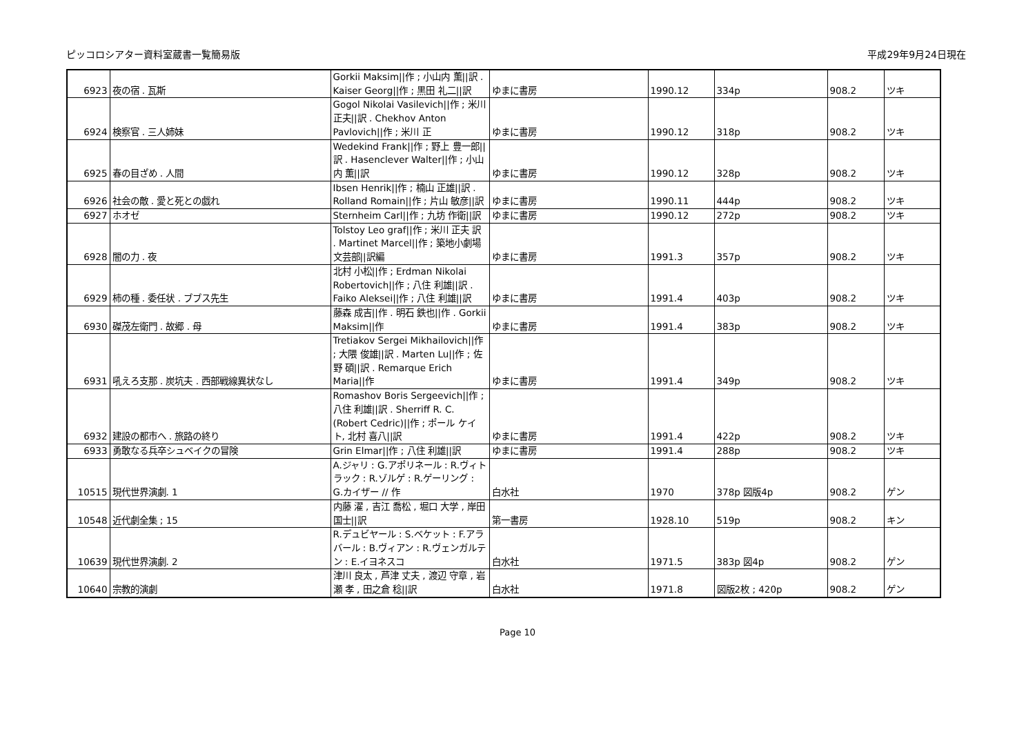ピッコロシアター資料室蔵書一覧簡易版 平成29年9月24日現在
| 6923 | 夜の宿 . 瓦斯 | Gorkii Maksim//作 ; 小山内 薫//訳 . Kaiser Georg//作 ; 黒田 礼二//訳 | ゆまに書房 | 1990.12 | 334p | 908.2 | ツキ |
| 6924 | 検察官 . 三人姉妹 | Gogol Nikolai Vasilevich//作 ; 米川 正夫//訳 . Chekhov Anton Pavlovich//作 ; 米川 正 | ゆまに書房 | 1990.12 | 318p | 908.2 | ツキ |
| 6925 | 春の目ざめ . 人間 | Wedekind Frank//作 ; 野上 豊一郎//訳 . Hasenclever Walter//作 ; 小山内 薫//訳 | ゆまに書房 | 1990.12 | 328p | 908.2 | ツキ |
| 6926 | 社会の敵 . 愛と死との戯れ | Ibsen Henrik//作 ; 楠山 正雄//訳 . Rolland Romain//作 ; 片山 敏彦//訳 | ゆまに書房 | 1990.11 | 444p | 908.2 | ツキ |
| 6927 | ホオゼ | Sternheim Carl//作 ; 九坊 作衛//訳 | ゆまに書房 | 1990.12 | 272p | 908.2 | ツキ |
| 6928 | 闇の力 . 夜 | Tolstoy Leo graf//作 ; 米川 正夫 訳 . Martinet Marcel//作 ; 築地小劇場文芸部//訳編 | ゆまに書房 | 1991.3 | 357p | 908.2 | ツキ |
| 6929 | 柿の種 . 委任状 . ブブス先生 | 北村 小松//作 ; Erdman Nikolai Robertovich//作 ; 八住 利雄//訳 . Faiko Aleksei//作 ; 八住 利雄//訳 | ゆまに書房 | 1991.4 | 403p | 908.2 | ツキ |
| 6930 | 磔茂左衛門 . 故郷 . 母 | 藤森 成吉//作 . 明石 鉄也//作 . Gorkii Maksim//作 | ゆまに書房 | 1991.4 | 383p | 908.2 | ツキ |
| 6931 | 吼えろ支那 . 炭坑夫 . 西部戦線異状なし | Tretiakov Sergei Mikhailovich//作 ; 大隈 俊雄//訳 . Marten Lu//作 ; 佐野 碩//訳 . Remarque Erich Maria//作 | ゆまに書房 | 1991.4 | 349p | 908.2 | ツキ |
| 6932 | 建設の都市へ . 旅路の終り | Romashov Boris Sergeevich//作 ; 八住 利雄//訳 . Sherriff R. C. (Robert Cedric)//作 ; ポール ケイト, 北村 喜八//訳 | ゆまに書房 | 1991.4 | 422p | 908.2 | ツキ |
| 6933 | 勇敢なる兵卒シュベイクの冒険 | Grin Elmar//作 ; 八住 利雄//訳 | ゆまに書房 | 1991.4 | 288p | 908.2 | ツキ |
| 10515 | 現代世界演劇. 1 | A.ジャリ : G.アポリネール : R.ヴィトラック : R.ゾルゲ : R.ゲーリング : G.カイザー // 作 | 白水社 | 1970 | 378p 図版4p | 908.2 | ゲン |
| 10548 | 近代劇全集 ; 15 | 内藤 濯 , 吉江 喬松 , 堀口 大学 , 岸田 国士//訳 | 第一書房 | 1928.10 | 519p | 908.2 | キン |
| 10639 | 現代世界演劇. 2 | R.デュビヤール : S.ベケット : F.アラバール : B.ヴィアン : R.ヴェンガルテン : E.イヨネスコ | 白水社 | 1971.5 | 383p 図4p | 908.2 | ゲン |
| 10640 | 宗教的演劇 | 津川 良太 , 芦津 丈夫 , 渡辺 守章 , 岩瀬 孝 , 田之倉 稔//訳 | 白水社 | 1971.8 | 図版2枚 ; 420p | 908.2 | ゲン |
Page 10